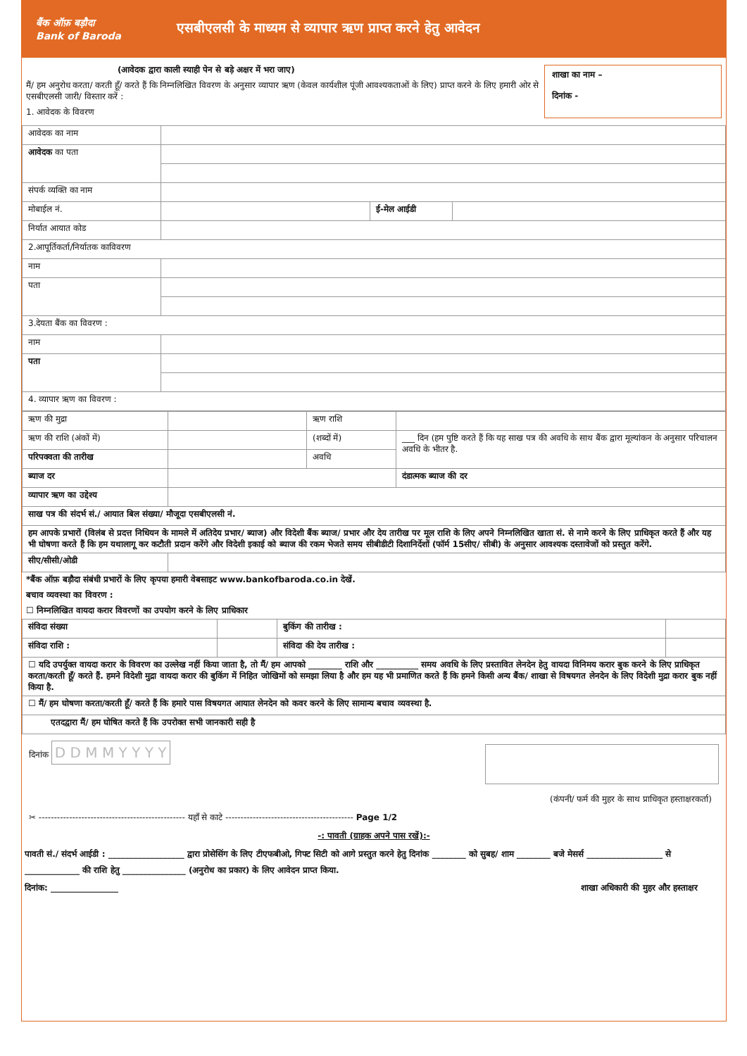बैंक ऑफ़ बड़ौदा
Bank of Baroda
एसबीएलसी के माध्यम से व्यापार ऋण प्राप्त करने हेतु आवेदन
(आवेदक द्वारा काली स्याही पेन से बड़े अक्षर में भरा जाए)
मैं/ हम अनुरोध करता/ करती हूँ/ करते हैं कि निम्नलिखित विवरण के अनुसार व्यापार ऋण (केवल कार्यशील पूंजी आवश्यकताओं के लिए) प्राप्त करने के लिए हमारी ओर से एसबीएलसी जारी/ विस्तार करें :
1. आवेदक के विवरण
शाखा का नाम –
दिनांक -
| आवेदक का नाम | | | |
| आवेदक का पता | | | |
| संपर्क व्यक्ति का नाम | | | |
| मोबाईल नं. | | ई-मेल आईडी | |
| निर्यात आयात कोड | | | |
| 2.आपूर्तिकर्ता/निर्यातक काविवरण | | | |
| नाम | | | |
| पता | | | |
| 3.देयता बैंक का विवरण : | | | |
| नाम | | | |
| पता | | | |
| 4. व्यापार ऋण का विवरण : | | | |
| ऋण की मुद्रा | | ऋण राशि | |
| ऋण की राशि (अंकों में) | | (शब्दों में) | ___ दिन (हम पुष्टि करते हैं कि यह साख पत्र की अवधि के साथ बैंक द्वारा मूल्यांकन के अनुसार परिचालन अवधि के भीतर है. |
| परिपक्वता की तारीख | | अवधि | |
| ब्याज दर | | | दंडात्मक ब्याज की दर |
| व्यापार ऋण का उद्देश्य | | | |
| साख पत्र की संदर्भ सं./ आयात बिल संख्या/ मौजूदा एसबीएलसी नं. | | | |
| हम आपके प्रभारों (विलंब से प्रदत्त निधियन के मामले में अतिदेय प्रभार/ ब्याज) और विदेशी बैंक ब्याज/ प्रभार और देय तारीख पर मूल राशि के लिए अपने निम्नलिखित खाता सं. से नामे करने के लिए प्राधिकृत करते हैं और यह भी घोषणा करते हैं कि हम यथालागू कर कटौती प्रदान करेंगे और विदेशी इकाई को ब्याज की रकम भेजते समय सीबीडीटी दिशानिर्देशों (फॉर्म 15सीए/ सीबी) के अनुसार आवश्यक दस्तावेजों को प्रस्तुत करेंगे. | | | |
| सीए/सीसी/ओडी | | | |
*बैंक ऑफ़ बड़ौदा संबंधी प्रभारों के लिए कृपया हमारी वेबसाइट www.bankofbaroda.co.in देखें.
बचाव व्यवस्था का विवरण :
☐ निम्नलिखित वायदा करार विवरणों का उपयोग करने के लिए प्राधिकार
| संविदा संख्या | | बुकिंग की तारीख : | |
| संविदा राशि : | | संविदा की देय तारीख : | |
| ☐ यदि उपर्युक्त वायदा करार के विवरण का उल्लेख नहीं किया जाता है, तो मैं/ हम आपको ________ राशि और __________ समय अवधि के लिए प्रस्तावित लेनदेन हेतु वायदा विनिमय करार बुक करने के लिए प्राधिकृत करता/करती हूँ/ करते हैं. हमने विदेशी मुद्रा वायदा करार की बुकिंग में निहित जोखिमों को समझा लिया है और हम यह भी प्रमाणित करते हैं कि हमने किसी अन्य बैंक/ शाखा से विषयगत लेनदेन के लिए विदेशी मुद्रा करार बुक नहीं किया है. | | | |
| ☐ मैं/ हम घोषणा करता/करती हूँ/ करते हैं कि हमारे पास विषयगत आयात लेनदेन को कवर करने के लिए सामान्य बचाव व्यवस्था है. | | | |
| एतदद्वारा मैं/ हम घोषित करते हैं कि उपरोक्त सभी जानकारी सही है | | | |
दिनांक D D M M Y Y Y Y
(कंपनी/ फर्म की मुहर के साथ प्राधिकृत हस्ताक्षरकर्ता)
✂ ------------------------------------------------ यहाँ से काटे ------------------------------------------ Page 1/2
-: पावती (ग्राहक अपने पास रखें):-
पावती सं./ संदर्भ आईडी : __________________ द्वारा प्रोसेसिंग के लिए टीएफबीओ, गिफ्ट सिटी को आगे प्रस्तुत करने हेतु दिनांक ________ को सुबह/ शाम ________ बजे मेसर्स __________________ से _____________ की राशि हेतु _______________ (अनुरोध का प्रकार) के लिए आवेदन प्राप्त किया.
दिनांक: ________________ शाखा अधिकारी की मुहर और हस्ताक्षर